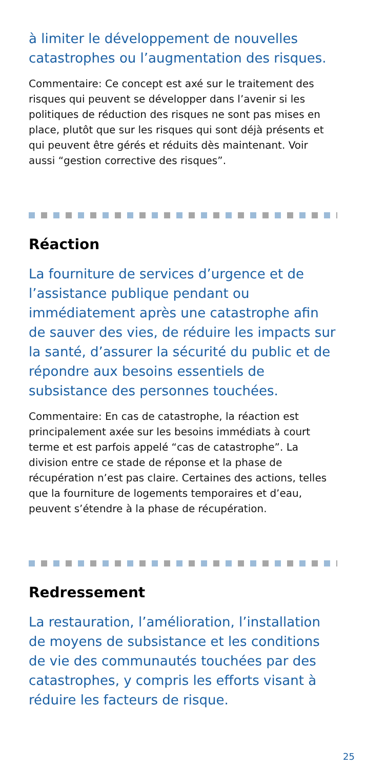à limiter le développement de nouvelles catastrophes ou l’augmentation des risques.
Commentaire: Ce concept est axé sur le traitement des risques qui peuvent se développer dans l’avenir si les politiques de réduction des risques ne sont pas mises en place, plutôt que sur les risques qui sont déjà présents et qui peuvent être gérés et réduits dès maintenant. Voir aussi “gestion corrective des risques”.
Réaction
La fourniture de services d’urgence et de l’assistance publique pendant ou immédiatement après une catastrophe afin de sauver des vies, de réduire les impacts sur la santé, d’assurer la sécurité du public et de répondre aux besoins essentiels de subsistance des personnes touchées.
Commentaire: En cas de catastrophe, la réaction est principalement axée sur les besoins immédiats à court terme et est parfois appelé “cas de catastrophe”. La division entre ce stade de réponse et la phase de récupération n’est pas claire. Certaines des actions, telles que la fourniture de logements temporaires et d’eau, peuvent s’étendre à la phase de récupération.
Redressement
La restauration, l’amélioration, l’installation de moyens de subsistance et les conditions de vie des communautés touchées par des catastrophes, y compris les efforts visant à réduire les facteurs de risque.
25